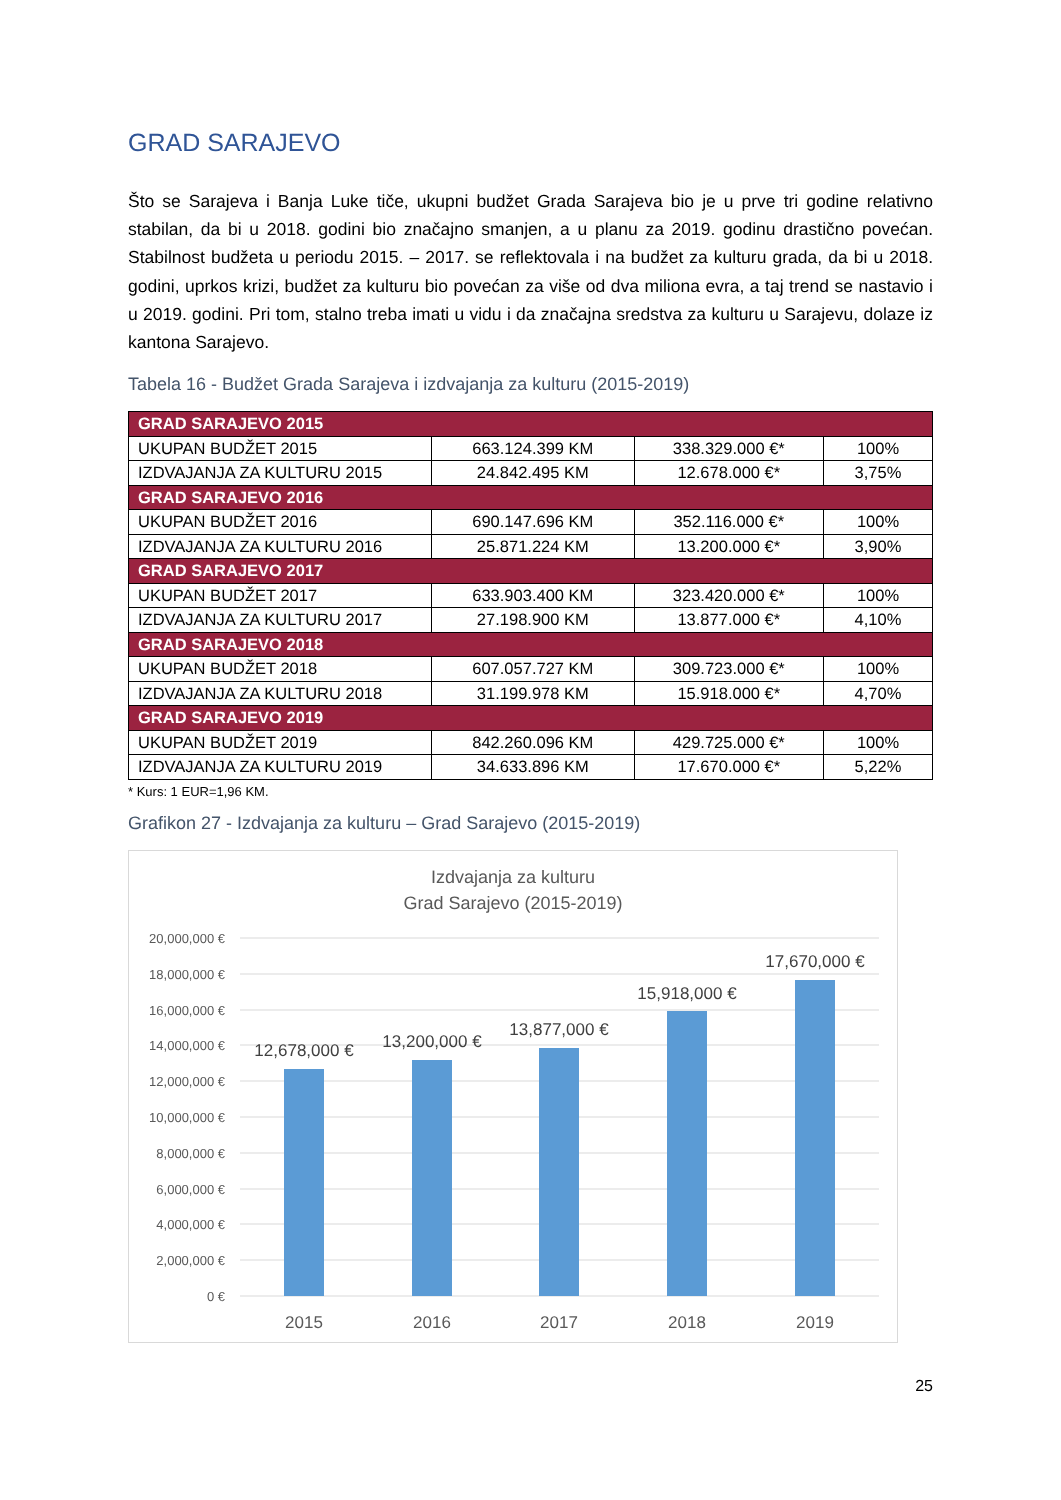GRAD SARAJEVO
Što se Sarajeva i Banja Luke tiče, ukupni budžet Grada Sarajeva bio je u prve tri godine relativno stabilan, da bi u 2018. godini bio značajno smanjen, a u planu za 2019. godinu drastično povećan. Stabilnost budžeta u periodu 2015. – 2017. se reflektovala i na budžet za kulturu grada, da bi u 2018. godini, uprkos krizi, budžet za kulturu bio povećan za više od dva miliona evra, a taj trend se nastavio i u 2019. godini. Pri tom, stalno treba imati u vidu i da značajna sredstva za kulturu u Sarajevu, dolaze iz kantona Sarajevo.
Tabela 16 - Budžet Grada Sarajeva i izdvajanja za kulturu (2015-2019)
| GRAD SARAJEVO 2015 | | | |
| --- | --- | --- | --- |
| UKUPAN BUDŽET 2015 | 663.124.399 KM | 338.329.000 €* | 100% |
| IZDVAJANJA ZA KULTURU 2015 | 24.842.495 KM | 12.678.000 €* | 3,75% |
| GRAD SARAJEVO 2016 | | | |
| UKUPAN BUDŽET 2016 | 690.147.696 KM | 352.116.000 €* | 100% |
| IZDVAJANJA ZA KULTURU 2016 | 25.871.224 KM | 13.200.000 €* | 3,90% |
| GRAD SARAJEVO 2017 | | | |
| UKUPAN BUDŽET 2017 | 633.903.400 KM | 323.420.000 €* | 100% |
| IZDVAJANJA ZA KULTURU 2017 | 27.198.900 KM | 13.877.000 €* | 4,10% |
| GRAD SARAJEVO 2018 | | | |
| UKUPAN BUDŽET 2018 | 607.057.727 KM | 309.723.000 €* | 100% |
| IZDVAJANJA ZA KULTURU 2018 | 31.199.978 KM | 15.918.000 €* | 4,70% |
| GRAD SARAJEVO 2019 | | | |
| UKUPAN BUDŽET 2019 | 842.260.096 KM | 429.725.000 €* | 100% |
| IZDVAJANJA ZA KULTURU 2019 | 34.633.896 KM | 17.670.000 €* | 5,22% |
* Kurs: 1 EUR=1,96 KM.
Grafikon 27 - Izdvajanja za kulturu – Grad Sarajevo (2015-2019)
Izdvajanja za kulturu
Grad Sarajevo (2015-2019)
20,000,000 €
18,000,000 €
16,000,000 €
14,000,000 €
12,000,000 €
10,000,000 €
8,000,000 €
6,000,000 €
4,000,000 €
2,000,000 €
0 €
12,678,000 €
13,200,000 €
13,877,000 €
15,918,000 €
17,670,000 €
2015
2016
2017
2018
2019
25